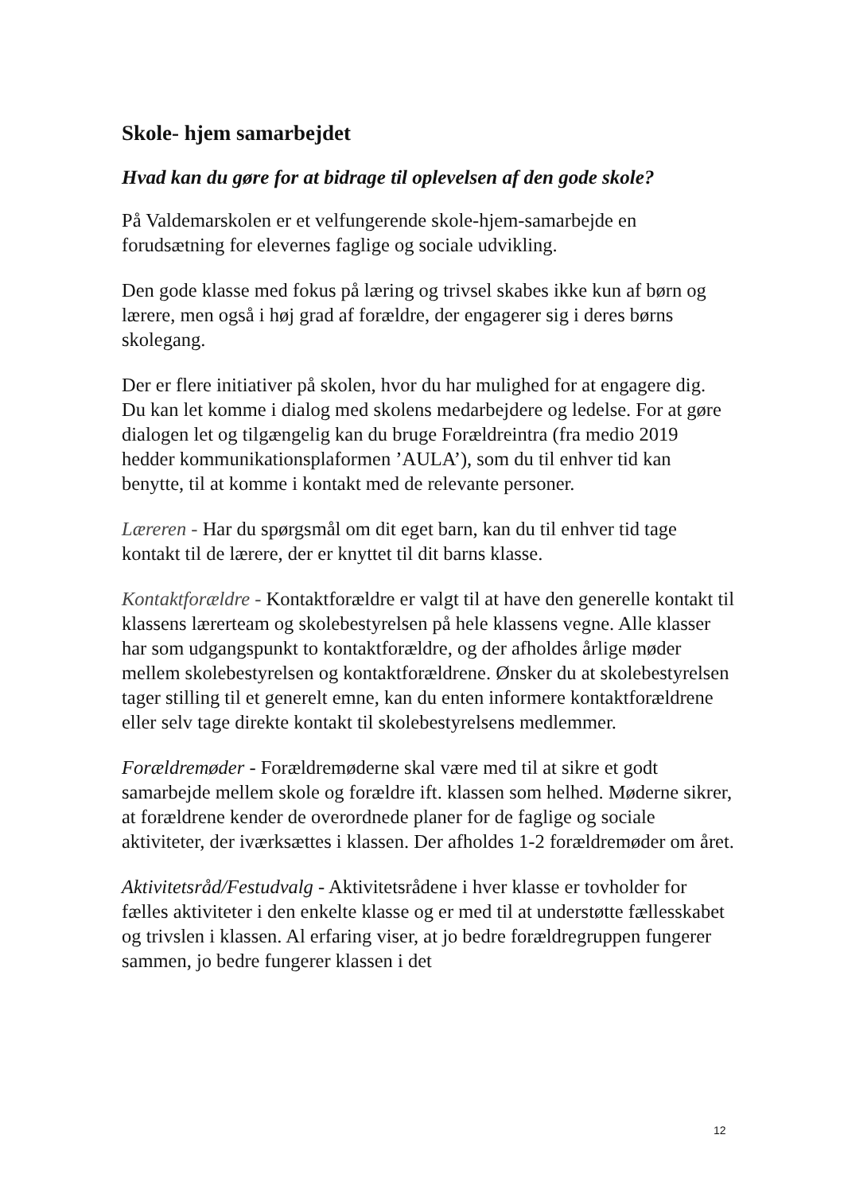Skole- hjem samarbejdet
Hvad kan du gøre for at bidrage til oplevelsen af den gode skole?
På Valdemarskolen er et velfungerende skole-hjem-samarbejde en forudsætning for elevernes faglige og sociale udvikling.
Den gode klasse med fokus på læring og trivsel skabes ikke kun af børn og lærere, men også i høj grad af forældre, der engagerer sig i deres børns skolegang.
Der er flere initiativer på skolen, hvor du har mulighed for at engagere dig. Du kan let komme i dialog med skolens medarbejdere og ledelse. For at gøre dialogen let og tilgængelig kan du bruge Forældreintra (fra medio 2019 hedder kommunikationsplaformen ’AULA’), som du til enhver tid kan benytte, til at komme i kontakt med de relevante personer.
Læreren - Har du spørgsmål om dit eget barn, kan du til enhver tid tage kontakt til de lærere, der er knyttet til dit barns klasse.
Kontaktforældre - Kontaktforældre er valgt til at have den generelle kontakt til klassens lærerteam og skolebestyrelsen på hele klassens vegne. Alle klasser har som udgangspunkt to kontaktforældre, og der afholdes årlige møder mellem skolebestyrelsen og kontaktforældrene. Ønsker du at skolebestyrelsen tager stilling til et generelt emne, kan du enten informere kontaktforældrene eller selv tage direkte kontakt til skolebestyrelsens medlemmer.
Forældremøder - Forældremøderne skal være med til at sikre et godt samarbejde mellem skole og forældre ift. klassen som helhed. Møderne sikrer, at forældrene kender de overordnede planer for de faglige og sociale aktiviteter, der iværksættes i klassen. Der afholdes 1-2 forældremøder om året.
Aktivitetsråd/Festudvalg - Aktivitetsrådene i hver klasse er tovholder for fælles aktiviteter i den enkelte klasse og er med til at understøtte fællesskabet og trivslen i klassen. Al erfaring viser, at jo bedre forældregruppen fungerer sammen, jo bedre fungerer klassen i det
12